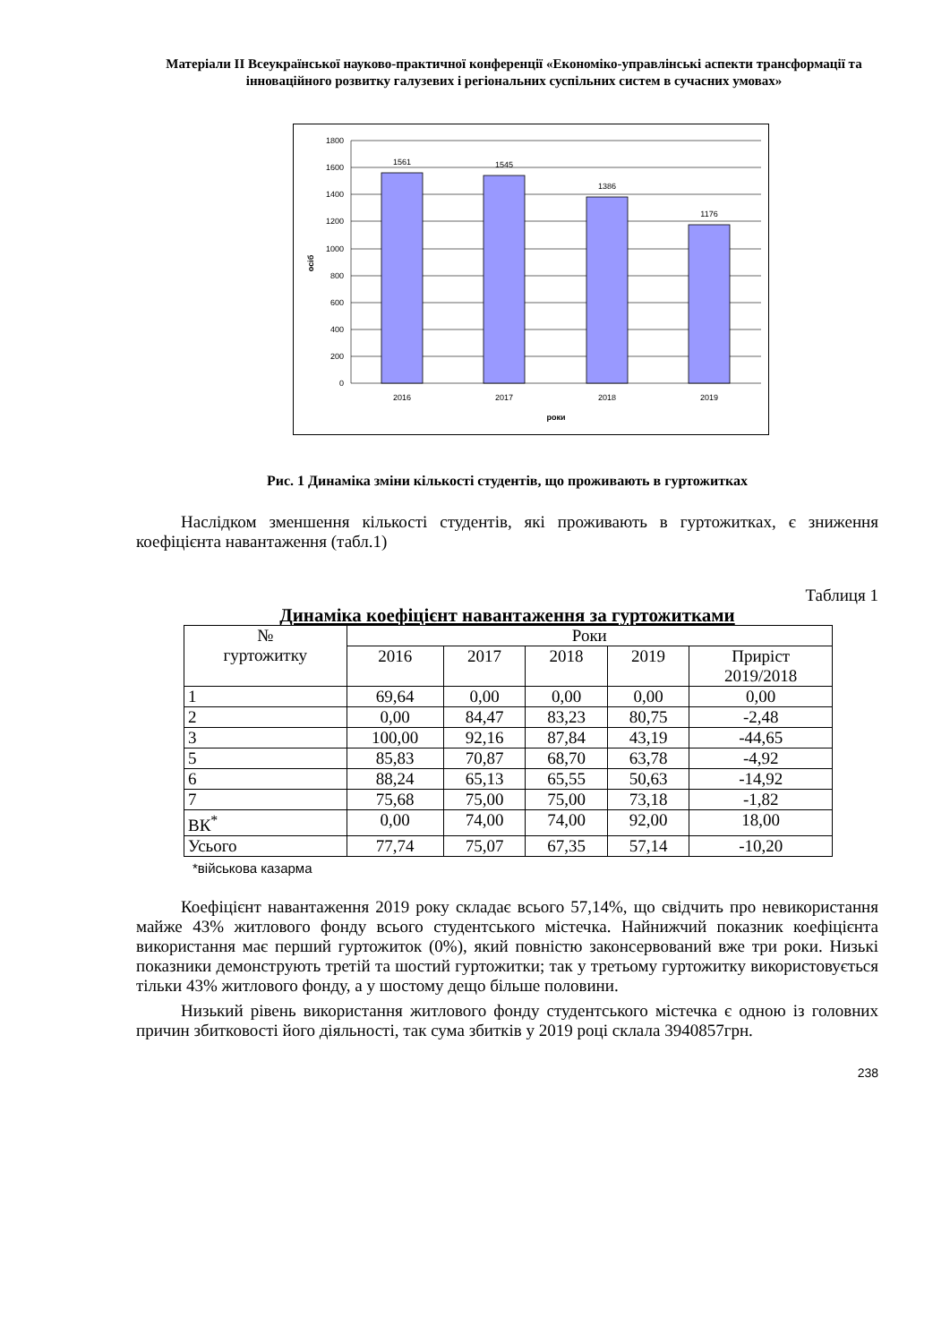Матеріали ІІ Всеукраїнської науково-практичної конференції «Економіко-управлінські аспекти трансформації та інноваційного розвитку галузевих і регіональних суспільних систем в сучасних умовах»
1800
1600
1400
1200
1000
800
600
400
200
0
1561
1545
1386
1176
2016
2017
2018
2019
роки
осіб
Рис. 1 Динаміка зміни кількості студентів, що проживають в гуртожитках
Наслідком зменшення кількості студентів, які проживають в гуртожитках, є зниження коефіцієнта навантаження (табл.1)
Таблиця 1
Динаміка коефіцієнт навантаження за гуртожитками
| № гуртожитку | Роки | | | | |
| --- | --- | --- | --- | --- | --- |
| | 2016 | 2017 | 2018 | 2019 | Приріст 2019/2018 |
| 1 | 69,64 | 0,00 | 0,00 | 0,00 | 0,00 |
| 2 | 0,00 | 84,47 | 83,23 | 80,75 | -2,48 |
| 3 | 100,00 | 92,16 | 87,84 | 43,19 | -44,65 |
| 5 | 85,83 | 70,87 | 68,70 | 63,78 | -4,92 |
| 6 | 88,24 | 65,13 | 65,55 | 50,63 | -14,92 |
| 7 | 75,68 | 75,00 | 75,00 | 73,18 | -1,82 |
| ВК<sup>*</sup> | 0,00 | 74,00 | 74,00 | 92,00 | 18,00 |
| Усього | 77,74 | 75,07 | 67,35 | 57,14 | -10,20 |
*військова казарма
Коефіцієнт навантаження 2019 року складає всього 57,14%, що свідчить про невикористання майже 43% житлового фонду всього студентського містечка. Найнижчий показник коефіцієнта використання має перший гуртожиток (0%), який повністю законсервований вже три роки. Низькі показники демонструють третій та шостий гуртожитки; так у третьому гуртожитку використовується тільки 43% житлового фонду, а у шостому дещо більше половини.
Низький рівень використання житлового фонду студентського містечка є одною із головних причин збитковості його діяльності, так сума збитків у 2019 році склала 3940857грн.
238